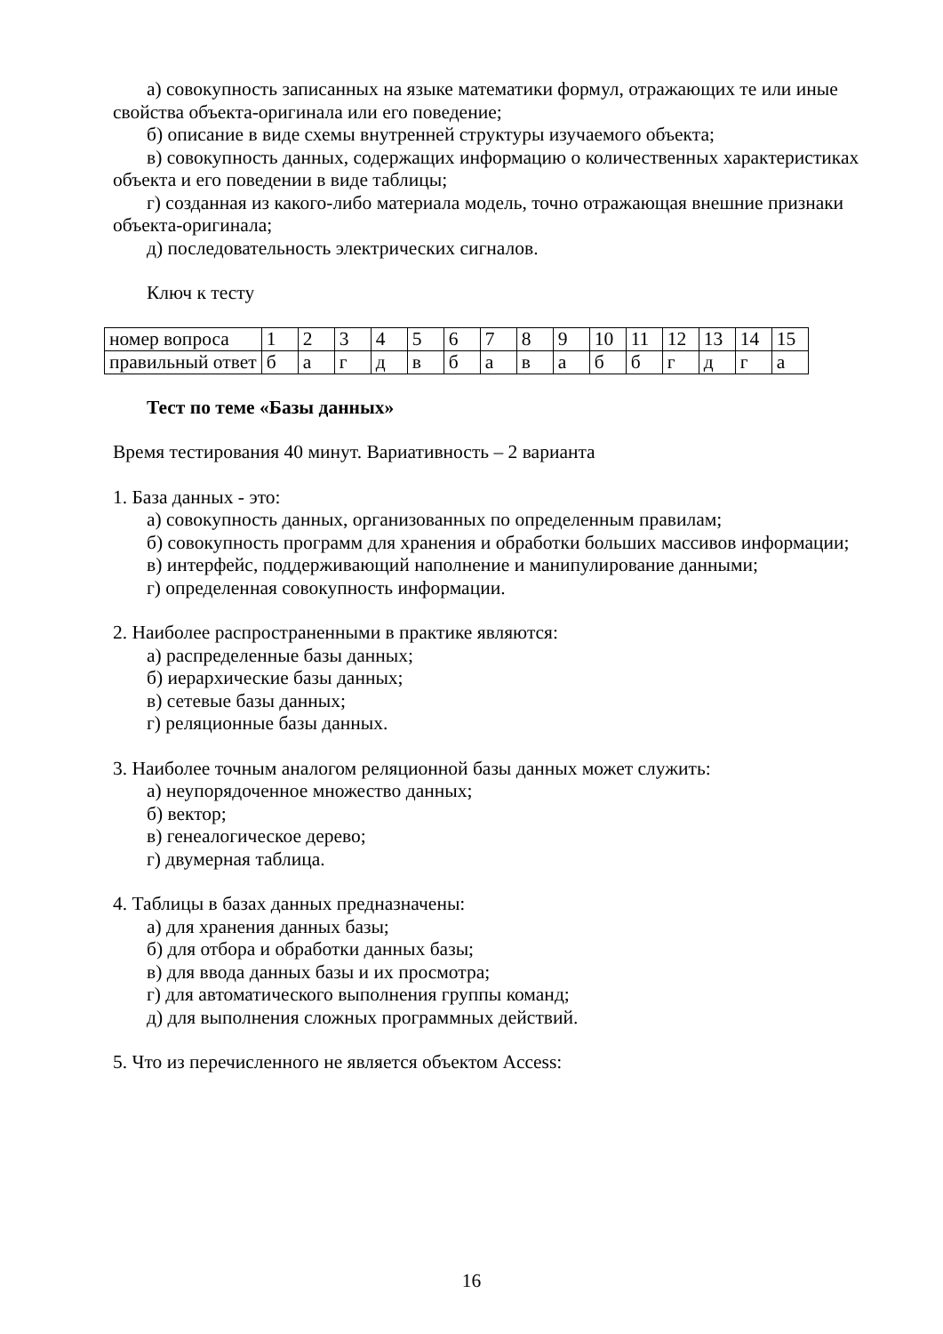а) совокупность записанных на языке математики формул, отражающих те или иные свойства объекта-оригинала или его поведение;
б) описание в виде схемы внутренней структуры изучаемого объекта;
в) совокупность данных, содержащих информацию о количественных характеристиках объекта и его поведении в виде таблицы;
г) созданная из какого-либо материала модель, точно отражающая внешние признаки объекта-оригинала;
д) последовательность электрических сигналов.
Ключ к тесту
| номер вопроса | 1 | 2 | 3 | 4 | 5 | 6 | 7 | 8 | 9 | 10 | 11 | 12 | 13 | 14 | 15 |
| правильный ответ | б | а | г | д | в | б | а | в | а | б | б | г | д | г | а |
Тест по теме «Базы данных»
Время тестирования 40 минут. Вариативность – 2 варианта
1. База данных - это:
а) совокупность данных, организованных по определенным правилам;
б) совокупность программ для хранения и обработки больших массивов информации;
в) интерфейс, поддерживающий наполнение и манипулирование данными;
г) определенная совокупность информации.
2. Наиболее распространенными в практике являются:
а) распределенные базы данных;
б) иерархические базы данных;
в) сетевые базы данных;
г) реляционные базы данных.
3. Наиболее точным аналогом реляционной базы данных может служить:
а) неупорядоченное множество данных;
б) вектор;
в) генеалогическое дерево;
г) двумерная таблица.
4. Таблицы в базах данных предназначены:
а) для хранения данных базы;
б) для отбора и обработки данных базы;
в) для ввода данных базы и их просмотра;
г) для автоматического выполнения группы команд;
д) для выполнения сложных программных действий.
5. Что из перечисленного не является объектом Access:
16